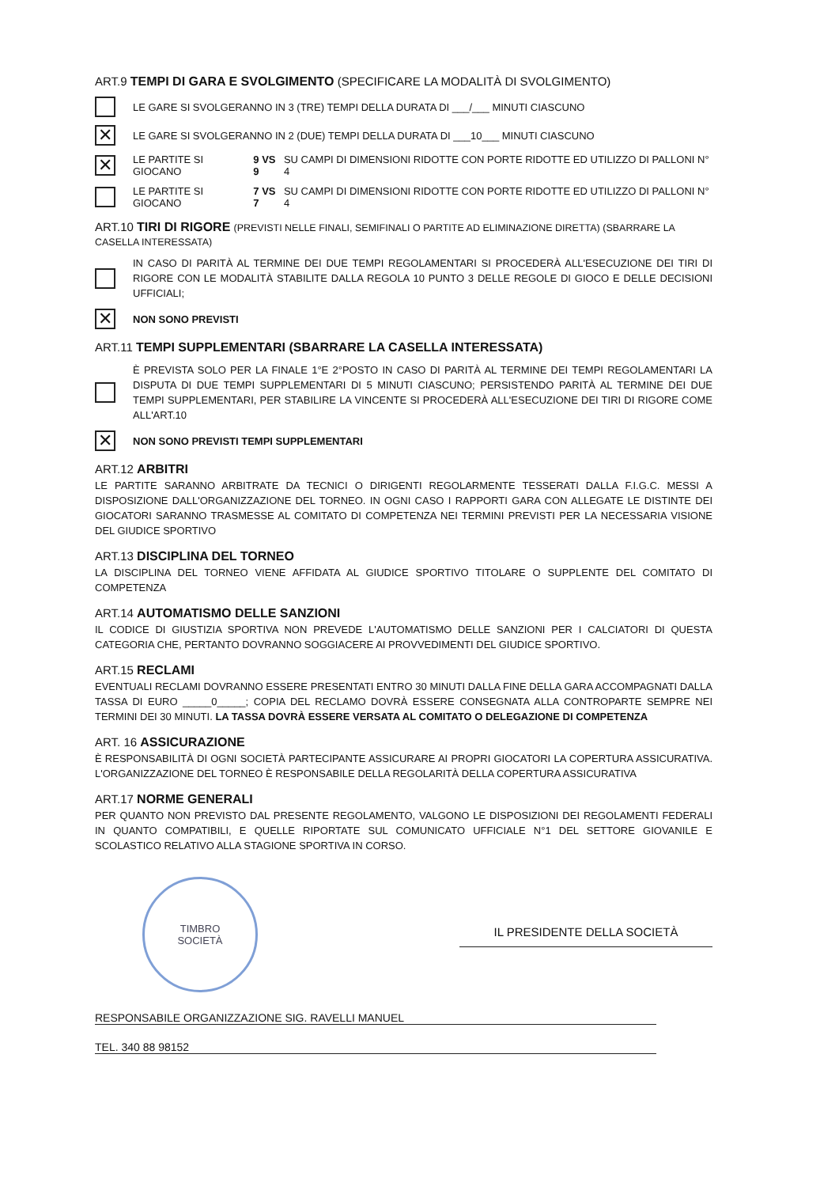ART.9 TEMPI DI GARA E SVOLGIMENTO (SPECIFICARE LA MODALITÀ DI SVOLGIMENTO)
LE GARE SI SVOLGERANNO IN 3 (TRE) TEMPI DELLA DURATA DI ___/___ MINUTI CIASCUNO
✕
LE GARE SI SVOLGERANNO IN 2 (DUE) TEMPI DELLA DURATA DI ___10___ MINUTI CIASCUNO
✕
LE PARTITE SI GIOCANO 9 VS 9 SU CAMPI DI DIMENSIONI RIDOTTE CON PORTE RIDOTTE ED UTILIZZO DI PALLONI N° 4
LE PARTITE SI GIOCANO 7 VS 7 SU CAMPI DI DIMENSIONI RIDOTTE CON PORTE RIDOTTE ED UTILIZZO DI PALLONI N° 4
ART.10 TIRI DI RIGORE (PREVISTI NELLE FINALI, SEMIFINALI O PARTITE AD ELIMINAZIONE DIRETTA) (SBARRARE LA CASELLA INTERESSATA)
IN CASO DI PARITÀ AL TERMINE DEI DUE TEMPI REGOLAMENTARI SI PROCEDERÀ ALL'ESECUZIONE DEI TIRI DI RIGORE CON LE MODALITÀ STABILITE DALLA REGOLA 10 PUNTO 3 DELLE REGOLE DI GIOCO E DELLE DECISIONI UFFICIALI;
✕
NON SONO PREVISTI
ART.11 TEMPI SUPPLEMENTARI (SBARRARE LA CASELLA INTERESSATA)
È PREVISTA SOLO PER LA FINALE 1°E 2°POSTO IN CASO DI PARITÀ AL TERMINE DEI TEMPI REGOLAMENTARI LA DISPUTA DI DUE TEMPI SUPPLEMENTARI DI 5 MINUTI CIASCUNO; PERSISTENDO PARITÀ AL TERMINE DEI DUE TEMPI SUPPLEMENTARI, PER STABILIRE LA VINCENTE SI PROCEDERÀ ALL'ESECUZIONE DEI TIRI DI RIGORE COME ALL'ART.10
✕
NON SONO PREVISTI TEMPI SUPPLEMENTARI
ART.12 ARBITRI
LE PARTITE SARANNO ARBITRATE DA TECNICI O DIRIGENTI REGOLARMENTE TESSERATI DALLA F.I.G.C. MESSI A DISPOSIZIONE DALL'ORGANIZZAZIONE DEL TORNEO. IN OGNI CASO I RAPPORTI GARA CON ALLEGATE LE DISTINTE DEI GIOCATORI SARANNO TRASMESSE AL COMITATO DI COMPETENZA NEI TERMINI PREVISTI PER LA NECESSARIA VISIONE DEL GIUDICE SPORTIVO
ART.13 DISCIPLINA DEL TORNEO
LA DISCIPLINA DEL TORNEO VIENE AFFIDATA AL GIUDICE SPORTIVO TITOLARE O SUPPLENTE DEL COMITATO DI COMPETENZA
ART.14 AUTOMATISMO DELLE SANZIONI
IL CODICE DI GIUSTIZIA SPORTIVA NON PREVEDE L'AUTOMATISMO DELLE SANZIONI PER I CALCIATORI DI QUESTA CATEGORIA CHE, PERTANTO DOVRANNO SOGGIACERE AI PROVVEDIMENTI DEL GIUDICE SPORTIVO.
ART.15 RECLAMI
EVENTUALI RECLAMI DOVRANNO ESSERE PRESENTATI ENTRO 30 MINUTI DALLA FINE DELLA GARA ACCOMPAGNATI DALLA TASSA DI EURO _____0_____; COPIA DEL RECLAMO DOVRÀ ESSERE CONSEGNATA ALLA CONTROPARTE SEMPRE NEI TERMINI DEI 30 MINUTI. LA TASSA DOVRÀ ESSERE VERSATA AL COMITATO O DELEGAZIONE DI COMPETENZA
ART. 16 ASSICURAZIONE
È RESPONSABILITÀ DI OGNI SOCIETÀ PARTECIPANTE ASSICURARE AI PROPRI GIOCATORI LA COPERTURA ASSICURATIVA. L'ORGANIZZAZIONE DEL TORNEO È RESPONSABILE DELLA REGOLARITÀ DELLA COPERTURA ASSICURATIVA
ART.17 NORME GENERALI
PER QUANTO NON PREVISTO DAL PRESENTE REGOLAMENTO, VALGONO LE DISPOSIZIONI DEI REGOLAMENTI FEDERALI IN QUANTO COMPATIBILI, E QUELLE RIPORTATE SUL COMUNICATO UFFICIALE N°1 DEL SETTORE GIOVANILE E SCOLASTICO RELATIVO ALLA STAGIONE SPORTIVA IN CORSO.
TIMBRO
SOCIETÀ
IL PRESIDENTE DELLA SOCIETÀ
RESPONSABILE ORGANIZZAZIONE SIG. RAVELLI MANUEL
TEL. 340 88 98152